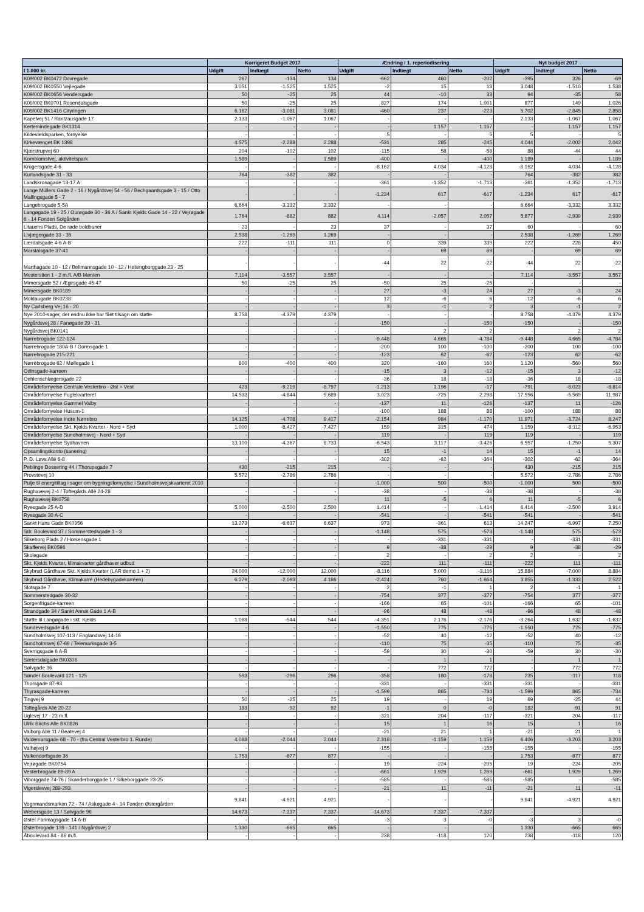| | Korrigeret Budget 2017 | | | Ændring i 1. reperiodisering | | | Nyt budget 2017 | | |
| --- | --- | --- | --- | --- | --- | --- | --- | --- | --- |
| I 1.000 kr. | Udgift | Indtægt | Netto | Udgift | Indtægt | Netto | Udgift | Indtægt | Netto |
| K09/002 BK0472 Dovregade | 267 | -134 | 134 | -662 | 460 | -202 | -395 | 326 | -69 |
| K09/002 BK0550 Vejlegade | 3.051 | -1.525 | 1.525 | -2 | 15 | 13 | 3.048 | -1.510 | 1.538 |
| K09/002 BK0656 Vendersgade | 50 | -25 | 25 | 44 | -10 | 33 | 94 | -35 | 58 |
| K09/002 BK0701 Rosendalsgade | 50 | -25 | 25 | 827 | 174 | 1.001 | 877 | 149 | 1.026 |
| K09/002 BK1416 Cityringen | 6.162 | -3.081 | 3.081 | -460 | 237 | -223 | 5.702 | -2.845 | 2.858 |
| Kapelvej 51 / Rantzausgade 17 | 2.133 | -1.067 | 1.067 | - | - | - | 2.133 | -1.067 | 1.067 |
| Kertemindegade BK1314 | - | - | - | - | 1.157 | 1.157 | - | 1.157 | 1.157 |
| Kildevældsparken, fornyelse | - | - | - | 5 | - | 5 | 5 | - | 5 |
| Kirkevænget BK 1398 | 4.575 | -2.288 | 2.288 | -531 | 285 | -245 | 4.044 | -2.002 | 2.042 |
| Kjærstrupvej 60 | 204 | -102 | 102 | -115 | 58 | -58 | 88 | -44 | 44 |
| Kornblomstvej, aktivitetspark | 1.589 | - | 1.589 | -400 | - | -400 | 1.189 | - | 1.189 |
| Krügersgade 4-6 | - | - | - | -8.162 | 4.034 | -4.128 | -8.162 | 4.034 | -4.128 |
| Kurlandsgade 31 - 33 | 764 | -382 | 382 | - | - | - | 764 | -382 | 382 |
| Landskronagade 13-17 A | - | - | - | -361 | -1.352 | -1.713 | -361 | -1.352 | -1.713 |
| Lange Müllers Gade 2 - 16 / Nygårdsvej 54 - 56 / Bechgaardsgade 3 - 15 / Otto Mallingsgade 5 - 7 | - | - | - | -1.234 | 617 | -617 | -1.234 | 617 | -617 |
| Langebrogade 5-5A | 6.664 | -3.332 | 3.332 | - | - | - | 6.664 | -3.332 | 3.332 |
| Langøgade 19 - 25 / Ourøgade 30 - 36 A / Sankt Kjelds Gade 14 - 22 / Vejrøgade 6 - 14 Fonden Solgården | 1.764 | -882 | 882 | 4.114 | -2.057 | 2.057 | 5.877 | -2.939 | 2.939 |
| Litauens Plads, De røde boldbaner | 23 | - | 23 | 37 | - | 37 | 60 | - | 60 |
| Livjægergade 33 - 35 | 2.538 | -1.269 | 1.269 | - | - | - | 2.538 | -1.269 | 1.269 |
| Lærdalsgade 4-6 A-B | 222 | -111 | 111 | 0 | 339 | 339 | 222 | 228 | 450 |
| Marstalsgade 37-41 | - | - | - | - | 69 | 69 | - | 69 | 69 |
| Marthagade 10 - 12 / Bellmannsgade 10 - 12 / Helsingborggade 23 - 25 | - | - | - | -44 | 22 | -22 | -44 | 22 | -22 |
| Mesterstien 1 - 2 m.fl. A/B Mønten | 7.114 | -3.557 | 3.557 | - | - | - | 7.114 | -3.557 | 3.557 |
| Mimersgade 52 / Ægirsgade 45-47 | 50 | -25 | 25 | -50 | 25 | -25 | - | - | - |
| Mimersgade BK0189 | - | - | - | 27 | -3 | 24 | 27 | -3 | 24 |
| Moldaugade BK0238 | - | - | - | 12 | -6 | 6 | 12 | -6 | 6 |
| Ny Carlsberg Vej 16 - 20 | - | - | - | 3 | -1 | 2 | 3 | -1 | 2 |
| Nye 2010-sager, der endnu ikke har fået tilsagn om støtte | 8.758 | -4.379 | 4.379 | - | - | - | 8.758 | -4.379 | 4.379 |
| Nygårdsvej 28 / Fanøgade 29 - 31 | - | - | - | -150 | - | -150 | -150 | - | -150 |
| Nygårdsvej BK0141 | - | - | - | - | 2 | 2 | - | 2 | 2 |
| Nørrebrogade 122-124 | - | - | - | -9.448 | 4.665 | -4.784 | -9.448 | 4.665 | -4.784 |
| Nørrebrogade 180A-B / Gormsgade 1 | - | - | - | -200 | 100 | -100 | -200 | 100 | -100 |
| Nørrebrogade 215-221 | - | - | - | -123 | 62 | -62 | -123 | 62 | -62 |
| Nørrebrogade 62 / Møllegade 1 | 800 | -400 | 400 | 320 | -160 | 160 | 1.120 | -560 | 560 |
| Odinsgade-karreen | - | - | - | -15 | 3 | -12 | -15 | 3 | -12 |
| Oehlenschlægersgade 22 | - | - | - | -36 | 18 | -18 | -36 | 18 | -18 |
| Områdefornyelse Centrale Vesterbro - Øst + Vest | 423 | -9.219 | -8.797 | -1.213 | 1.196 | -17 | -791 | -8.023 | -8.814 |
| Områdefornyelse Fuglekvarteret | 14.533 | -4.844 | 9.689 | 3.023 | -725 | 2.298 | 17.556 | -5.569 | 11.987 |
| Områdefornyelse Gammel Valby | - | - | - | -137 | 11 | -126 | -137 | 11 | -126 |
| Områdefornyelse Husum-1 | - | - | - | -100 | 188 | 88 | -100 | 188 | 88 |
| Områdefornyelse Indre Nørrebro | 14.125 | -4.708 | 9.417 | -2.154 | 984 | -1.170 | 11.971 | -3.724 | 8.247 |
| Områdefornyelse Skt. Kjelds Kvarter - Nord + Syd | 1.000 | -8.427 | -7.427 | 159 | 315 | 474 | 1.159 | -8.112 | -6.953 |
| Områdefornyelse Sundholmsvej - Nord + Syd | - | - | - | 119 | - | 119 | 119 | - | 119 |
| Områdefornyelse Sydhavnen | 13.100 | -4.367 | 8.733 | -6.543 | 3.117 | -3.426 | 6.557 | -1.250 | 5.307 |
| Opsamlingskonto (sanering) | - | - | - | 15 | -1 | 14 | 15 | -1 | 14 |
| P. D. Løvs Allé 6-8 | - | - | - | -302 | -62 | -364 | -302 | -62 | -364 |
| Peblinge Dossering 44 / Thorupsgade 7 | 430 | -215 | 215 | - | - | - | 430 | -215 | 215 |
| Provstevej 10 | 5.572 | -2.786 | 2.786 | - | - | - | 5.572 | -2.786 | 2.786 |
| Pulje til energitiltag i sager om bygningsfornyelse i Sundholmsvejskvarteret 2010 | - | - | - | -1.000 | 500 | -500 | -1.000 | 500 | -500 |
| Rughavevej 2-4 / Toftegårds Allé 24-28 | - | - | - | -38 | - | -38 | -38 | - | -38 |
| Rughavevej BK0758 | - | - | - | 11 | -5 | 6 | 11 | -5 | 6 |
| Ryesgade 25 A-D | 5.000 | -2.500 | 2.500 | 1.414 | - | 1.414 | 6.414 | -2.500 | 3.914 |
| Ryesgade 30 A-C | - | - | - | -541 | - | -541 | -541 | - | -541 |
| Sankt Hans Gade BK0956 | 13.273 | -6.637 | 6.637 | 973 | -361 | 613 | 14.247 | -6.997 | 7.250 |
| Sdr. Boulevard 37 / Sommerstedsgade 1 - 3 | - | - | - | -1.148 | 575 | -573 | -1.148 | 575 | -573 |
| Silkeborg Plads 2 / Horsensgade 1 | - | - | - | - | -331 | -331 | - | -331 | -331 |
| Skaffervej BK0596 | - | - | - | 9 | -38 | -29 | 9 | -38 | -29 |
| Skolegade | - | - | - | 2 | - | 2 | 2 | - | 2 |
| Skt. Kjelds Kvarter, klimakvarter gårdhaver udbud | - | - | - | -222 | 111 | -111 | -222 | 111 | -111 |
| Skybrud Gårdhave Skt. Kjelds Kvarter (LAR demo 1 + 2) | 24.000 | -12.000 | 12.000 | -8.116 | 5.000 | -3.116 | 15.884 | -7.000 | 8.884 |
| Skybrud Gårdhave, Klimakarré (Hedebygadekarréen) | 6.279 | -2.093 | 4.186 | -2.424 | 760 | -1.664 | 3.855 | -1.333 | 2.522 |
| Slotsgade 7 | - | - | - | 2 | -1 | 1 | 2 | -1 | 1 |
| Sommerstedgade 30-32 | - | - | - | -754 | 377 | -377 | -754 | 377 | -377 |
| Sorgenfrigade-karreen | - | - | - | -166 | 65 | -101 | -166 | 65 | -101 |
| Strandgade 34 / Sankt Annæ Gade 1 A-B | - | - | - | -96 | 48 | -48 | -96 | 48 | -48 |
| Støtte til Langøgade i skt. Kjelds | 1.088 | -544 | 544 | -4.351 | 2.176 | -2.176 | -3.264 | 1.632 | -1.632 |
| Sundevedsgade 4-6 | - | - | - | -1.550 | 775 | -775 | -1.550 | 775 | -775 |
| Sundholmsvej 107-113 / Englandsvej 14-16 | - | - | - | -52 | 40 | -12 | -52 | 40 | -12 |
| Sundholmsvej 67-69 / Telemarksgade 3-5 | - | - | - | -110 | 75 | -35 | -110 | 75 | -35 |
| Sverrigsgade 6 A-B | - | - | - | -59 | 30 | -30 | -59 | 30 | -30 |
| Sætersdalgade BK0306 | - | - | - | - | 1 | 1 | - | 1 | 1 |
| Sølvgade 36 | - | - | - | - | 772 | 772 | - | 772 | 772 |
| Sønder Boulevard 121 - 125 | 593 | -296 | 296 | -358 | 180 | -178 | 235 | -117 | 118 |
| Thorsgade 87-93 | - | - | - | -331 | - | -331 | -331 | - | -331 |
| Thyrasgade-karreen | - | - | - | -1.599 | 865 | -734 | -1.599 | 865 | -734 |
| Tingvej 9 | 50 | -25 | 25 | 19 | - | 19 | 69 | -25 | 44 |
| Toftegårds Allé 20-22 | 183 | -92 | 92 | -1 | 0 | -0 | 182 | -91 | 91 |
| Uglevej 17 - 23 m.fl. | - | - | - | -321 | 204 | -117 | -321 | 204 | -117 |
| Ulrik Birchs Alle BK0826 | - | - | - | 15 | 1 | 16 | 15 | 1 | 16 |
| Valborg Allé 11 / Beatevej 4 | - | - | - | -21 | 21 | 1 | -21 | 21 | 1 |
| Valdemarsgade 68 - 70 - (fra Central Vesterbro 1. Runde) | 4.088 | -2.044 | 2.044 | 2.318 | -1.159 | 1.159 | 6.406 | -3.203 | 3.203 |
| Valhøjvej 9 | - | - | - | -155 | - | -155 | -155 | - | -155 |
| Valkendorfsgade 36 | 1.753 | -877 | 877 | - | - | - | 1.753 | -877 | 877 |
| Vejrøgade BK0754 | - | - | - | 19 | -224 | -205 | 19 | -224 | -205 |
| Vesterbrogade 89-89 A | - | - | - | -661 | 1.929 | 1.269 | -661 | 1.929 | 1.269 |
| Viborggade 74-76 / Skanderborggade 1 / Silkeborggade 23-25 | - | - | - | -585 | - | -585 | -585 | - | -585 |
| Vigerslevvej 289-293 | - | - | - | -21 | 11 | -11 | -21 | 11 | -11 |
| Vognmandsmarken 72 - 74 / Askøgade 4 - 14 Fonden Østergården | 9.841 | -4.921 | 4.921 | - | - | - | 9.841 | -4.921 | 4.921 |
| Webersgade 13 / Sølvgade 96 | 14.673 | -7.337 | 7.337 | -14.673 | 7.337 | -7.337 | - | - | - |
| Øster Farimagsgade 14 A-B | - | - | - | -3 | 3 | -0 | -3 | 3 | -0 |
| Østerbrogade 139 - 141 / Nygårdsvej 2 | 1.330 | -665 | 665 | - | - | - | 1.330 | -665 | 665 |
| Åboulevard 84 - 86 m.fl. | - | - | - | 238 | -118 | 120 | 238 | -118 | 120 |